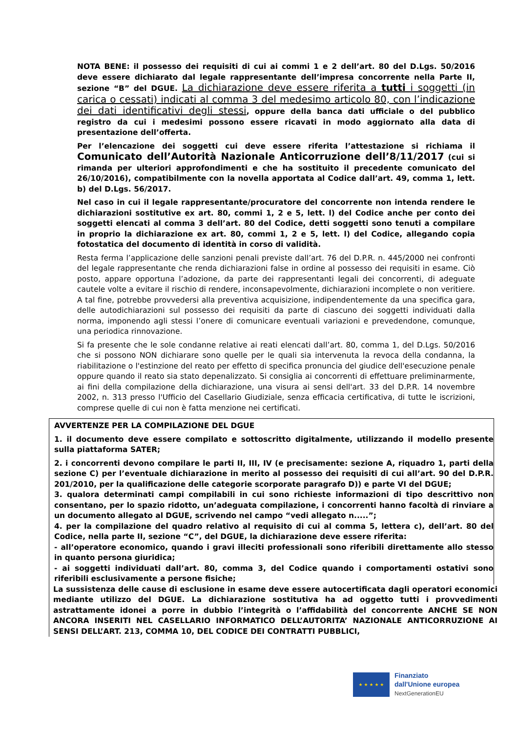NOTA BENE: il possesso dei requisiti di cui ai commi 1 e 2 dell’art. 80 del D.Lgs. 50/2016 deve essere dichiarato dal legale rappresentante dell’impresa concorrente nella Parte II, sezione “B” del DGUE. La dichiarazione deve essere riferita a tutti i soggetti (in carica o cessati) indicati al comma 3 del medesimo articolo 80, con l’indicazione dei dati identificativi degli stessi, oppure della banca dati ufficiale o del pubblico registro da cui i medesimi possono essere ricavati in modo aggiornato alla data di presentazione dell’offerta.
Per l’elencazione dei soggetti cui deve essere riferita l’attestazione si richiama il Comunicato dell’Autorità Nazionale Anticorruzione dell’8/11/2017 (cui si rimanda per ulteriori approfondimenti e che ha sostituito il precedente comunicato del 26/10/2016), compatibilmente con la novella apportata al Codice dall’art. 49, comma 1, lett. b) del D.Lgs. 56/2017.
Nel caso in cui il legale rappresentante/procuratore del concorrente non intenda rendere le dichiarazioni sostitutive ex art. 80, commi 1, 2 e 5, lett. l) del Codice anche per conto dei soggetti elencati al comma 3 dell’art. 80 del Codice, detti soggetti sono tenuti a compilare in proprio la dichiarazione ex art. 80, commi 1, 2 e 5, lett. l) del Codice, allegando copia fotostatica del documento di identità in corso di validità.
Resta ferma l’applicazione delle sanzioni penali previste dall’art. 76 del D.P.R. n. 445/2000 nei confronti del legale rappresentante che renda dichiarazioni false in ordine al possesso dei requisiti in esame. Ciò posto, appare opportuna l’adozione, da parte dei rappresentanti legali dei concorrenti, di adeguate cautele volte a evitare il rischio di rendere, inconsapevolmente, dichiarazioni incomplete o non veritiere. A tal fine, potrebbe provvedersi alla preventiva acquisizione, indipendentemente da una specifica gara, delle autodichiarazioni sul possesso dei requisiti da parte di ciascuno dei soggetti individuati dalla norma, imponendo agli stessi l’onere di comunicare eventuali variazioni e prevedendone, comunque, una periodica rinnovazione.
Si fa presente che le sole condanne relative ai reati elencati dall’art. 80, comma 1, del D.Lgs. 50/2016 che si possono NON dichiarare sono quelle per le quali sia intervenuta la revoca della condanna, la riabilitazione o l'estinzione del reato per effetto di specifica pronuncia del giudice dell'esecuzione penale oppure quando il reato sia stato depenalizzato. Si consiglia ai concorrenti di effettuare preliminarmente, ai fini della compilazione della dichiarazione, una visura ai sensi dell'art. 33 del D.P.R. 14 novembre 2002, n. 313 presso l'Ufficio del Casellario Giudiziale, senza efficacia certificativa, di tutte le iscrizioni, comprese quelle di cui non è fatta menzione nei certificati.
AVVERTENZE PER LA COMPILAZIONE DEL DGUE
1. il documento deve essere compilato e sottoscritto digitalmente, utilizzando il modello presente sulla piattaforma SATER;
2. i concorrenti devono compilare le parti II, III, IV (e precisamente: sezione A, riquadro 1, parti della sezione C) per l’eventuale dichiarazione in merito al possesso dei requisiti di cui all’art. 90 del D.P.R. 201/2010, per la qualificazione delle categorie scorporate paragrafo D)) e parte VI del DGUE;
3. qualora determinati campi compilabili in cui sono richieste informazioni di tipo descrittivo non consentano, per lo spazio ridotto, un’adeguata compilazione, i concorrenti hanno facoltà di rinviare a un documento allegato al DGUE, scrivendo nel campo “vedi allegato n.....”;
4. per la compilazione del quadro relativo al requisito di cui al comma 5, lettera c), dell’art. 80 del Codice, nella parte II, sezione “C”, del DGUE, la dichiarazione deve essere riferita:
- all’operatore economico, quando i gravi illeciti professionali sono riferibili direttamente allo stesso in quanto persona giuridica;
- ai soggetti individuati dall’art. 80, comma 3, del Codice quando i comportamenti ostativi sono riferibili esclusivamente a persone fisiche;
La sussistenza delle cause di esclusione in esame deve essere autocertificata dagli operatori economici mediante utilizzo del DGUE. La dichiarazione sostitutiva ha ad oggetto tutti i provvedimenti astrattamente idonei a porre in dubbio l’integrità o l’affidabilità del concorrente ANCHE SE NON ANCORA INSERITI NEL CASELLARIO INFORMATICO DELL’AUTORITA’ NAZIONALE ANTICORRUZIONE AI SENSI DELL’ART. 213, COMMA 10, DEL CODICE DEI CONTRATTI PUBBLICI,
★ ★ ★ ★ ★
Finanziato
dall'Unione europea
NextGenerationEU